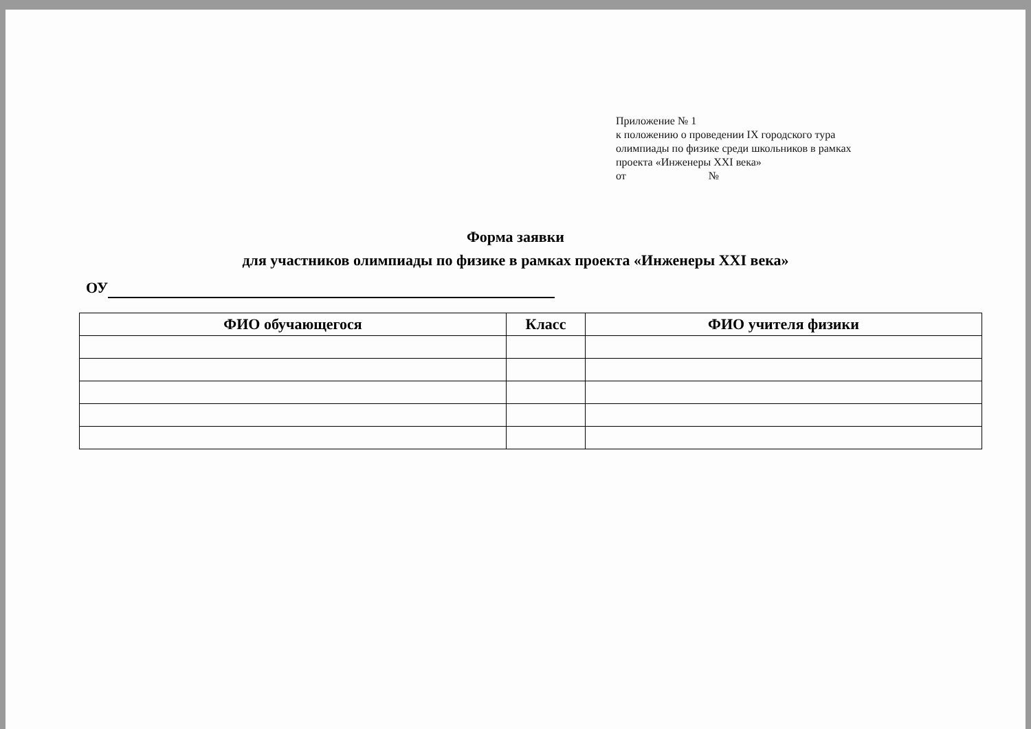Приложение № 1
к положению о проведении IX городского тура
олимпиады по физике среди школьников в рамках
проекта «Инженеры XXI века»
от №
Форма заявки
для участников олимпиады по физике в рамках проекта «Инженеры XXI века»
ОУ
| ФИО обучающегося | Класс | ФИО учителя физики |
| --- | --- | --- |